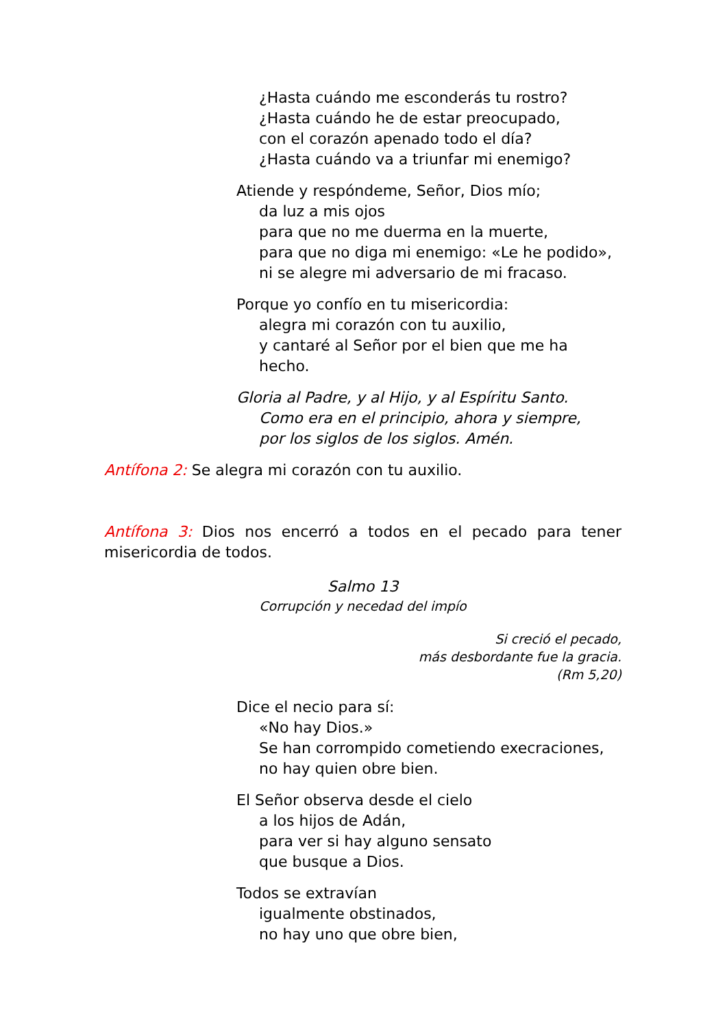¿Hasta cuándo me esconderás tu rostro?
¿Hasta cuándo he de estar preocupado,
con el corazón apenado todo el día?
¿Hasta cuándo va a triunfar mi enemigo?
Atiende y respóndeme, Señor, Dios mío;
da luz a mis ojos
para que no me duerma en la muerte,
para que no diga mi enemigo: «Le he podido»,
ni se alegre mi adversario de mi fracaso.
Porque yo confío en tu misericordia:
alegra mi corazón con tu auxilio,
y cantaré al Señor por el bien que me ha hecho.
Gloria al Padre, y al Hijo, y al Espíritu Santo.
Como era en el principio, ahora y siempre,
por los siglos de los siglos. Amén.
Antífona 2: Se alegra mi corazón con tu auxilio.
Antífona 3: Dios nos encerró a todos en el pecado para tener misericordia de todos.
Salmo 13
Corrupción y necedad del impío
Si creció el pecado,
más desbordante fue la gracia.
(Rm 5,20)
Dice el necio para sí:
«No hay Dios.»
Se han corrompido cometiendo execraciones,
no hay quien obre bien.
El Señor observa desde el cielo
a los hijos de Adán,
para ver si hay alguno sensato
que busque a Dios.
Todos se extravían
igualmente obstinados,
no hay uno que obre bien,